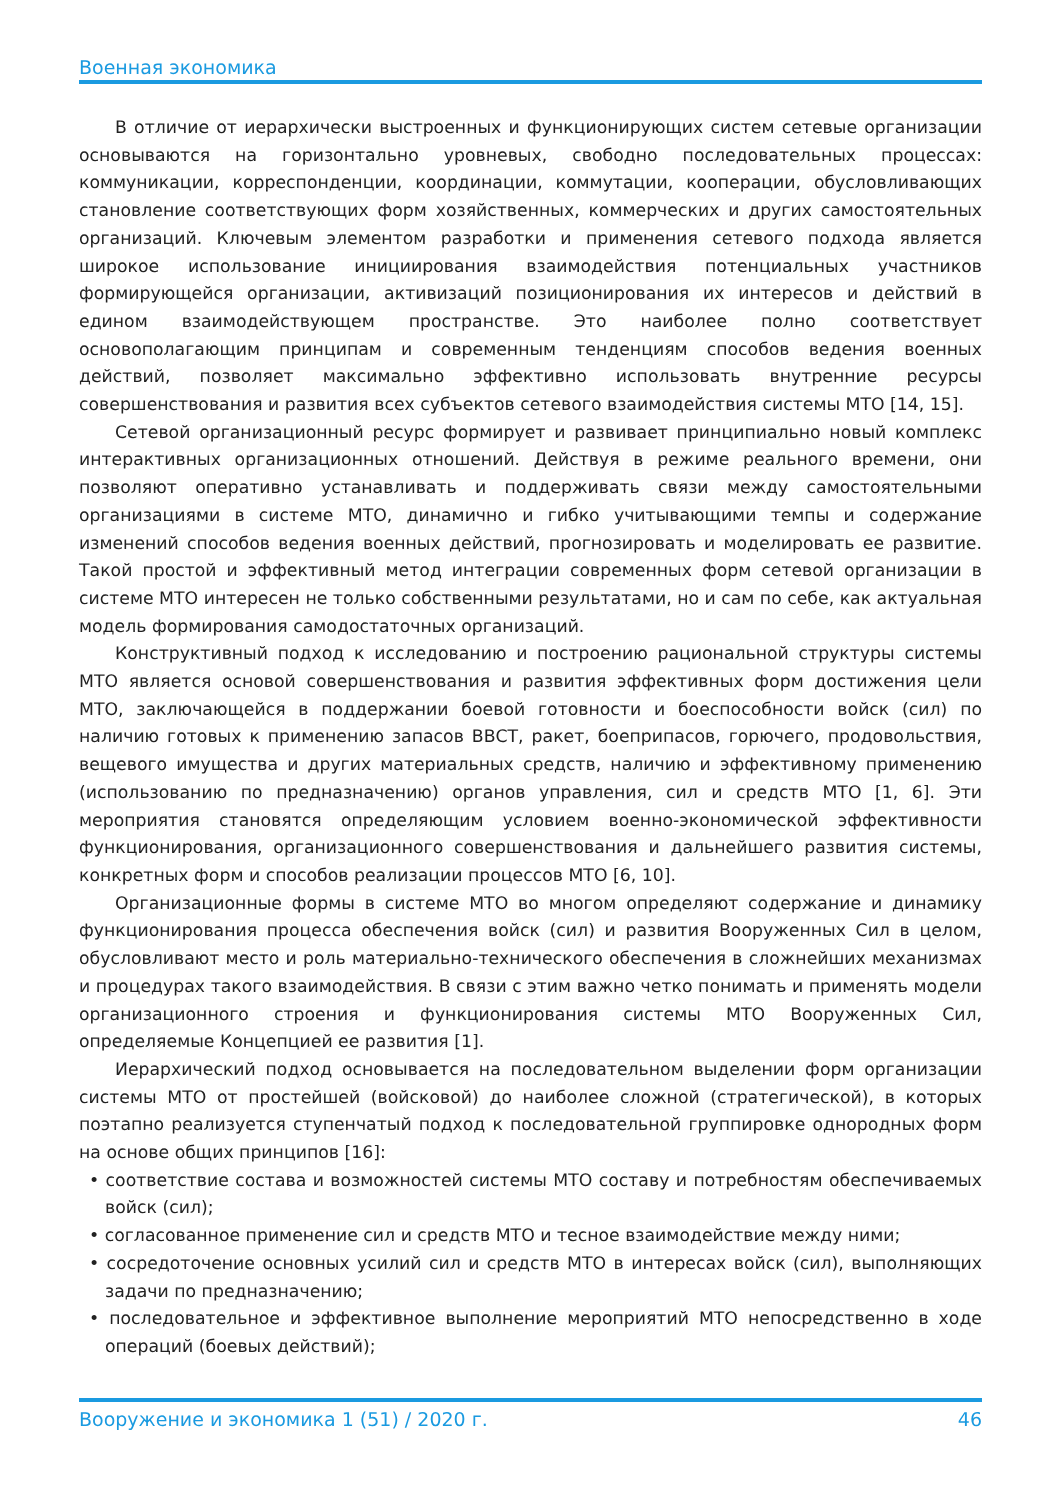Военная экономика
В отличие от иерархически выстроенных и функционирующих систем сетевые организации основываются на горизонтально уровневых, свободно последовательных процессах: коммуникации, корреспонденции, координации, коммутации, кооперации, обусловливающих становление соответствующих форм хозяйственных, коммерческих и других самостоятельных организаций. Ключевым элементом разработки и применения сетевого подхода является широкое использование инициирования взаимодействия потенциальных участников формирующейся организации, активизаций позиционирования их интересов и действий в едином взаимодействующем пространстве. Это наиболее полно соответствует основополагающим принципам и современным тенденциям способов ведения военных действий, позволяет максимально эффективно использовать внутренние ресурсы совершенствования и развития всех субъектов сетевого взаимодействия системы МТО [14, 15].
Сетевой организационный ресурс формирует и развивает принципиально новый комплекс интерактивных организационных отношений. Действуя в режиме реального времени, они позволяют оперативно устанавливать и поддерживать связи между самостоятельными организациями в системе МТО, динамично и гибко учитывающими темпы и содержание изменений способов ведения военных действий, прогнозировать и моделировать ее развитие. Такой простой и эффективный метод интеграции современных форм сетевой организации в системе МТО интересен не только собственными результатами, но и сам по себе, как актуальная модель формирования самодостаточных организаций.
Конструктивный подход к исследованию и построению рациональной структуры системы МТО является основой совершенствования и развития эффективных форм достижения цели МТО, заключающейся в поддержании боевой готовности и боеспособности войск (сил) по наличию готовых к применению запасов ВВСТ, ракет, боеприпасов, горючего, продовольствия, вещевого имущества и других материальных средств, наличию и эффективному применению (использованию по предназначению) органов управления, сил и средств МТО [1, 6]. Эти мероприятия становятся определяющим условием военно-экономической эффективности функционирования, организационного совершенствования и дальнейшего развития системы, конкретных форм и способов реализации процессов МТО [6, 10].
Организационные формы в системе МТО во многом определяют содержание и динамику функционирования процесса обеспечения войск (сил) и развития Вооруженных Сил в целом, обусловливают место и роль материально-технического обеспечения в сложнейших механизмах и процедурах такого взаимодействия. В связи с этим важно четко понимать и применять модели организационного строения и функционирования системы МТО Вооруженных Сил, определяемые Концепцией ее развития [1].
Иерархический подход основывается на последовательном выделении форм организации системы МТО от простейшей (войсковой) до наиболее сложной (стратегической), в которых поэтапно реализуется ступенчатый подход к последовательной группировке однородных форм на основе общих принципов [16]:
• соответствие состава и возможностей системы МТО составу и потребностям обеспечиваемых войск (сил);
• согласованное применение сил и средств МТО и тесное взаимодействие между ними;
• сосредоточение основных усилий сил и средств МТО в интересах войск (сил), выполняющих задачи по предназначению;
• последовательное и эффективное выполнение мероприятий МТО непосредственно в ходе операций (боевых действий);
Вооружение и экономика 1 (51) / 2020 г. 46